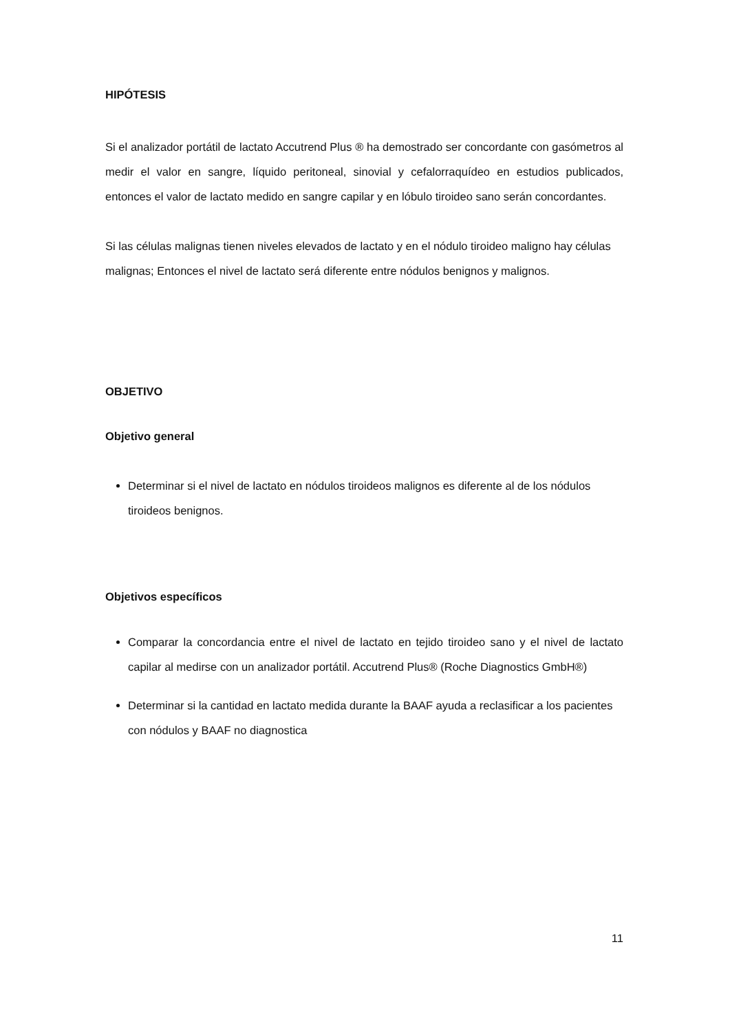HIPÓTESIS
Si el analizador portátil de lactato Accutrend Plus ® ha demostrado ser concordante con gasómetros al medir el valor en sangre, líquido peritoneal, sinovial y cefalorraquídeo en estudios publicados, entonces el valor de lactato medido en sangre capilar y en lóbulo tiroideo sano serán concordantes.
Si las células malignas tienen niveles elevados de lactato y en el nódulo tiroideo maligno hay células malignas; Entonces el nivel de lactato será diferente entre nódulos benignos y malignos.
OBJETIVO
Objetivo general
Determinar si el nivel de lactato en nódulos tiroideos malignos es diferente al de los nódulos tiroideos benignos.
Objetivos específicos
Comparar la concordancia entre el nivel de lactato en tejido tiroideo sano y el nivel de lactato capilar al medirse con un analizador portátil. Accutrend Plus® (Roche Diagnostics GmbH®)
Determinar si la cantidad en lactato medida durante la BAAF ayuda a reclasificar a los pacientes con nódulos y BAAF no diagnostica
11